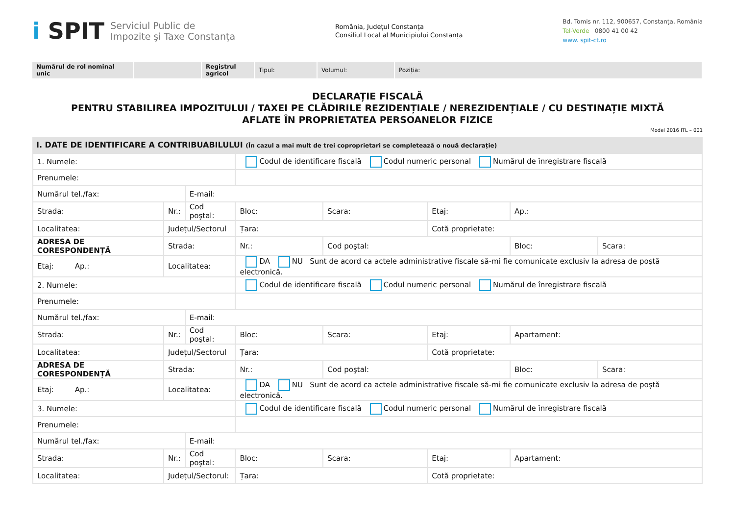i SPIT
Serviciul Public de
Impozite şi Taxe Constanța
România, Județul Constanța
Consiliul Local al Municipiului Constanța
Bd. Tomis nr. 112, 900657, Constanța, România
Tel-Verde 0800 41 00 42
www. spit-ct.ro
| Numărul de rol nominal unic | | Registrul agricol | Tipul: | Volumul: | Poziția: |
DECLARAȚIE FISCALĂ
PENTRU STABILIREA IMPOZITULUI / TAXEI PE CLĂDIRILE REZIDENȚIALE / NEREZIDENȚIALE / CU DESTINAȚIE MIXTĂ
AFLATE ÎN PROPRIETATEA PERSOANELOR FIZICE
Model 2016 ITL – 001
I. DATE DE IDENTIFICARE A CONTRIBUABILULUI (În cazul a mai mult de trei coproprietari se completează o nouă declarație)
| 1. Numele: | | | Codul de identificare fiscală Codul numeric personal Numărul de înregistrare fiscală | | | | |
| Prenumele: | | | | | | | |
| Numărul tel./fax: | | E-mail: | | | | | |
| Strada: | Nr.: | Cod poştal: | Bloc: | Scara: | Etaj: | Ap.: | |
| Localitatea: | Județul/Sectorul | | Țara: | | Cotă proprietate: | | |
| ADRESA DE CORESPONDENȚĂ | Strada: | | Nr.: | Cod poştal: | | Bloc: | Scara: |
| Etaj: Ap.: | Localitatea: | | DA NU Sunt de acord ca actele administrative fiscale să-mi fie comunicate exclusiv la adresa de poştă electronică. | | | | |
| 2. Numele: | | | Codul de identificare fiscală Codul numeric personal Numărul de înregistrare fiscală | | | | |
| Prenumele: | | | | | | | |
| Numărul tel./fax: | | E-mail: | | | | | |
| Strada: | Nr.: | Cod poştal: | Bloc: | Scara: | Etaj: | Apartament: | |
| Localitatea: | Județul/Sectorul | | Țara: | | Cotă proprietate: | | |
| ADRESA DE CORESPONDENȚĂ | Strada: | | Nr.: | Cod poştal: | | Bloc: | Scara: |
| Etaj: Ap.: | Localitatea: | | DA NU Sunt de acord ca actele administrative fiscale să-mi fie comunicate exclusiv la adresa de poştă electronică. | | | | |
| 3. Numele: | | | Codul de identificare fiscală Codul numeric personal Numărul de înregistrare fiscală | | | | |
| Prenumele: | | | | | | | |
| Numărul tel./fax: | | E-mail: | | | | | |
| Strada: | Nr.: | Cod poştal: | Bloc: | Scara: | Etaj: | Apartament: | |
| Localitatea: | Județul/Sectorul: | | Țara: | | Cotă proprietate: | | |